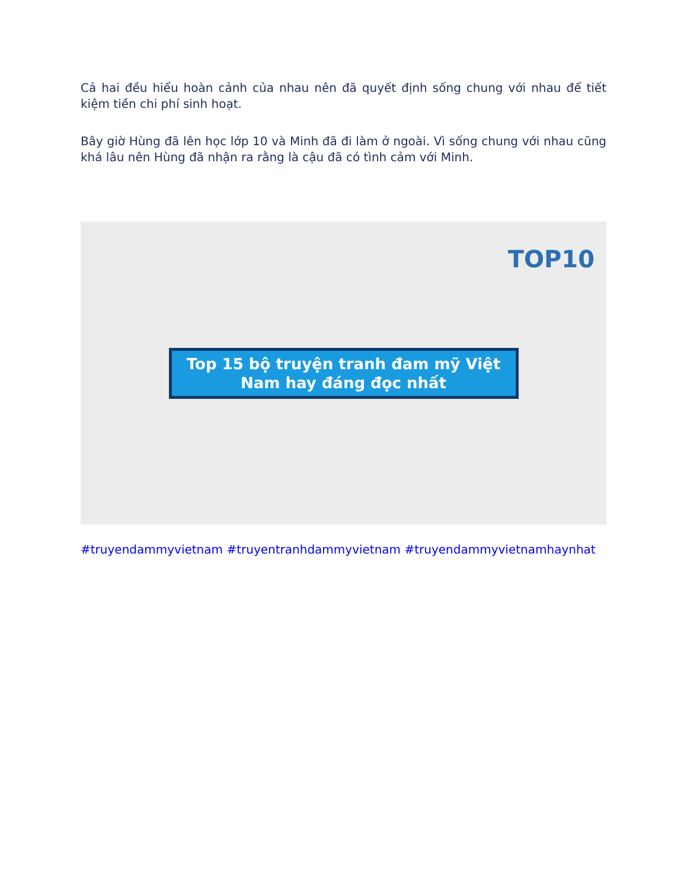Cả hai đều hiểu hoàn cảnh của nhau nên đã quyết định sống chung với nhau để tiết kiệm tiền chi phí sinh hoạt.
Bây giờ Hùng đã lên học lớp 10 và Minh đã đi làm ở ngoài. Vì sống chung với nhau cũng khá lâu nên Hùng đã nhận ra rằng là cậu đã có tình cảm với Minh.
TOP10
Top 15 bộ truyện tranh đam mỹ Việt Nam hay đáng đọc nhất
#truyendammyvietnam #truyentranhdammyvietnam #truyendammyvietnamhaynhat